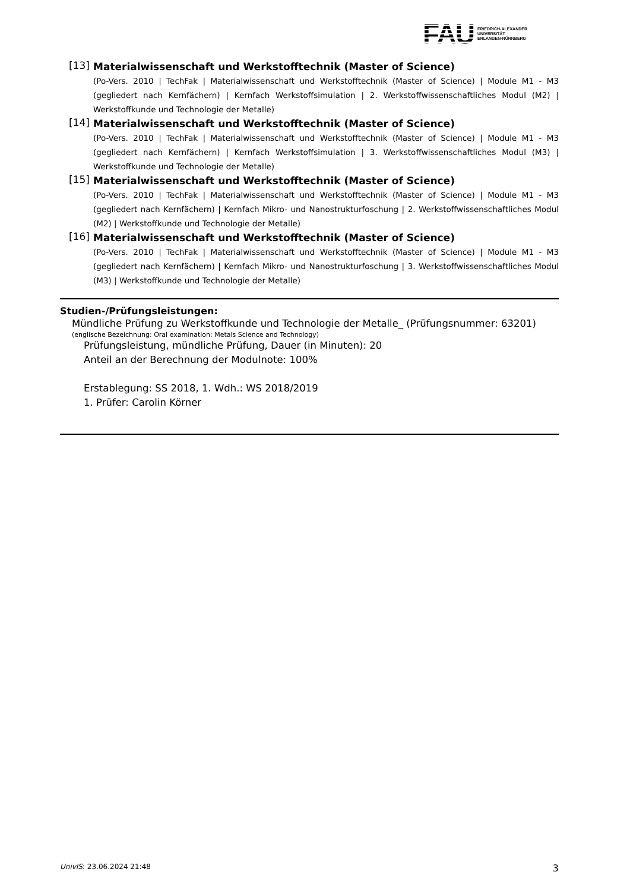FAU
FRIEDRICH-ALEXANDER
UNIVERSITÄT
ERLANGEN-NÜRNBERG
[13]
Materialwissenschaft und Werkstofftechnik (Master of Science)
(Po-Vers. 2010 | TechFak | Materialwissenschaft und Werkstofftechnik (Master of Science) | Module M1 - M3 (gegliedert nach Kernfächern) | Kernfach Werkstoffsimulation | 2. Werkstoffwissenschaftliches Modul (M2) | Werkstoffkunde und Technologie der Metalle)
[14]
Materialwissenschaft und Werkstofftechnik (Master of Science)
(Po-Vers. 2010 | TechFak | Materialwissenschaft und Werkstofftechnik (Master of Science) | Module M1 - M3 (gegliedert nach Kernfächern) | Kernfach Werkstoffsimulation | 3. Werkstoffwissenschaftliches Modul (M3) | Werkstoffkunde und Technologie der Metalle)
[15]
Materialwissenschaft und Werkstofftechnik (Master of Science)
(Po-Vers. 2010 | TechFak | Materialwissenschaft und Werkstofftechnik (Master of Science) | Module M1 - M3 (gegliedert nach Kernfächern) | Kernfach Mikro- und Nanostrukturfoschung | 2. Werkstoffwissenschaftliches Modul (M2) | Werkstoffkunde und Technologie der Metalle)
[16]
Materialwissenschaft und Werkstofftechnik (Master of Science)
(Po-Vers. 2010 | TechFak | Materialwissenschaft und Werkstofftechnik (Master of Science) | Module M1 - M3 (gegliedert nach Kernfächern) | Kernfach Mikro- und Nanostrukturfoschung | 3. Werkstoffwissenschaftliches Modul (M3) | Werkstoffkunde und Technologie der Metalle)
Studien-/Prüfungsleistungen:
Mündliche Prüfung zu Werkstoffkunde und Technologie der Metalle_ (Prüfungsnummer: 63201)
(englische Bezeichnung: Oral examination: Metals Science and Technology)
Prüfungsleistung, mündliche Prüfung, Dauer (in Minuten): 20
Anteil an der Berechnung der Modulnote: 100%
Erstablegung: SS 2018, 1. Wdh.: WS 2018/2019
1. Prüfer: Carolin Körner
UnivIS: 23.06.2024 21:48 3